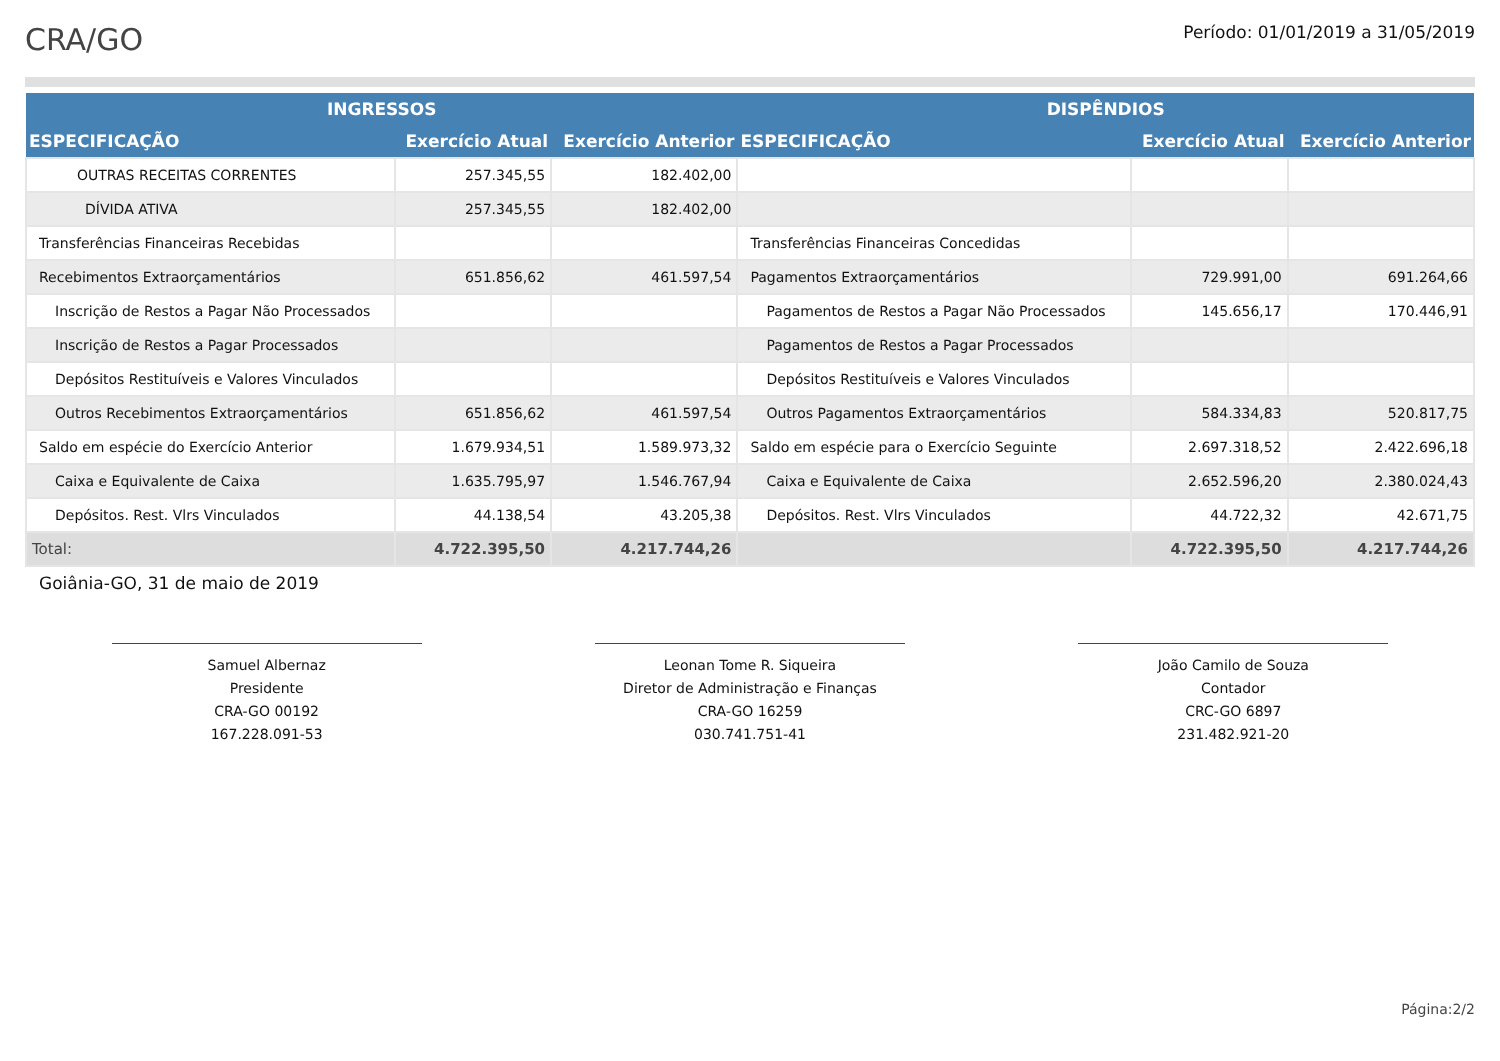CRA/GO
Período: 01/01/2019 a 31/05/2019
| INGRESSOS | | | DISPÊNDIOS | | |
| --- | --- | --- | --- | --- | --- |
| ESPECIFICAÇÃO | Exercício Atual | Exercício Anterior | ESPECIFICAÇÃO | Exercício Atual | Exercício Anterior |
| OUTRAS RECEITAS CORRENTES | 257.345,55 | 182.402,00 | | | |
| DÍVIDA ATIVA | 257.345,55 | 182.402,00 | | | |
| Transferências Financeiras Recebidas | | | Transferências Financeiras Concedidas | | |
| Recebimentos Extraorçamentários | 651.856,62 | 461.597,54 | Pagamentos Extraorçamentários | 729.991,00 | 691.264,66 |
| Inscrição de Restos a Pagar Não Processados | | | Pagamentos de Restos a Pagar Não Processados | 145.656,17 | 170.446,91 |
| Inscrição de Restos a Pagar Processados | | | Pagamentos de Restos a Pagar Processados | | |
| Depósitos Restituíveis e Valores Vinculados | | | Depósitos Restituíveis e Valores Vinculados | | |
| Outros Recebimentos Extraorçamentários | 651.856,62 | 461.597,54 | Outros Pagamentos Extraorçamentários | 584.334,83 | 520.817,75 |
| Saldo em espécie do Exercício Anterior | 1.679.934,51 | 1.589.973,32 | Saldo em espécie para o Exercício Seguinte | 2.697.318,52 | 2.422.696,18 |
| Caixa e Equivalente de Caixa | 1.635.795,97 | 1.546.767,94 | Caixa e Equivalente de Caixa | 2.652.596,20 | 2.380.024,43 |
| Depósitos. Rest. Vlrs Vinculados | 44.138,54 | 43.205,38 | Depósitos. Rest. Vlrs Vinculados | 44.722,32 | 42.671,75 |
| Total: | 4.722.395,50 | 4.217.744,26 | | 4.722.395,50 | 4.217.744,26 |
Goiânia-GO, 31 de maio de 2019
Samuel Albernaz
Presidente
CRA-GO 00192
167.228.091-53
Leonan Tome R. Siqueira
Diretor de Administração e Finanças
CRA-GO 16259
030.741.751-41
João Camilo de Souza
Contador
CRC-GO 6897
231.482.921-20
Página:2/2